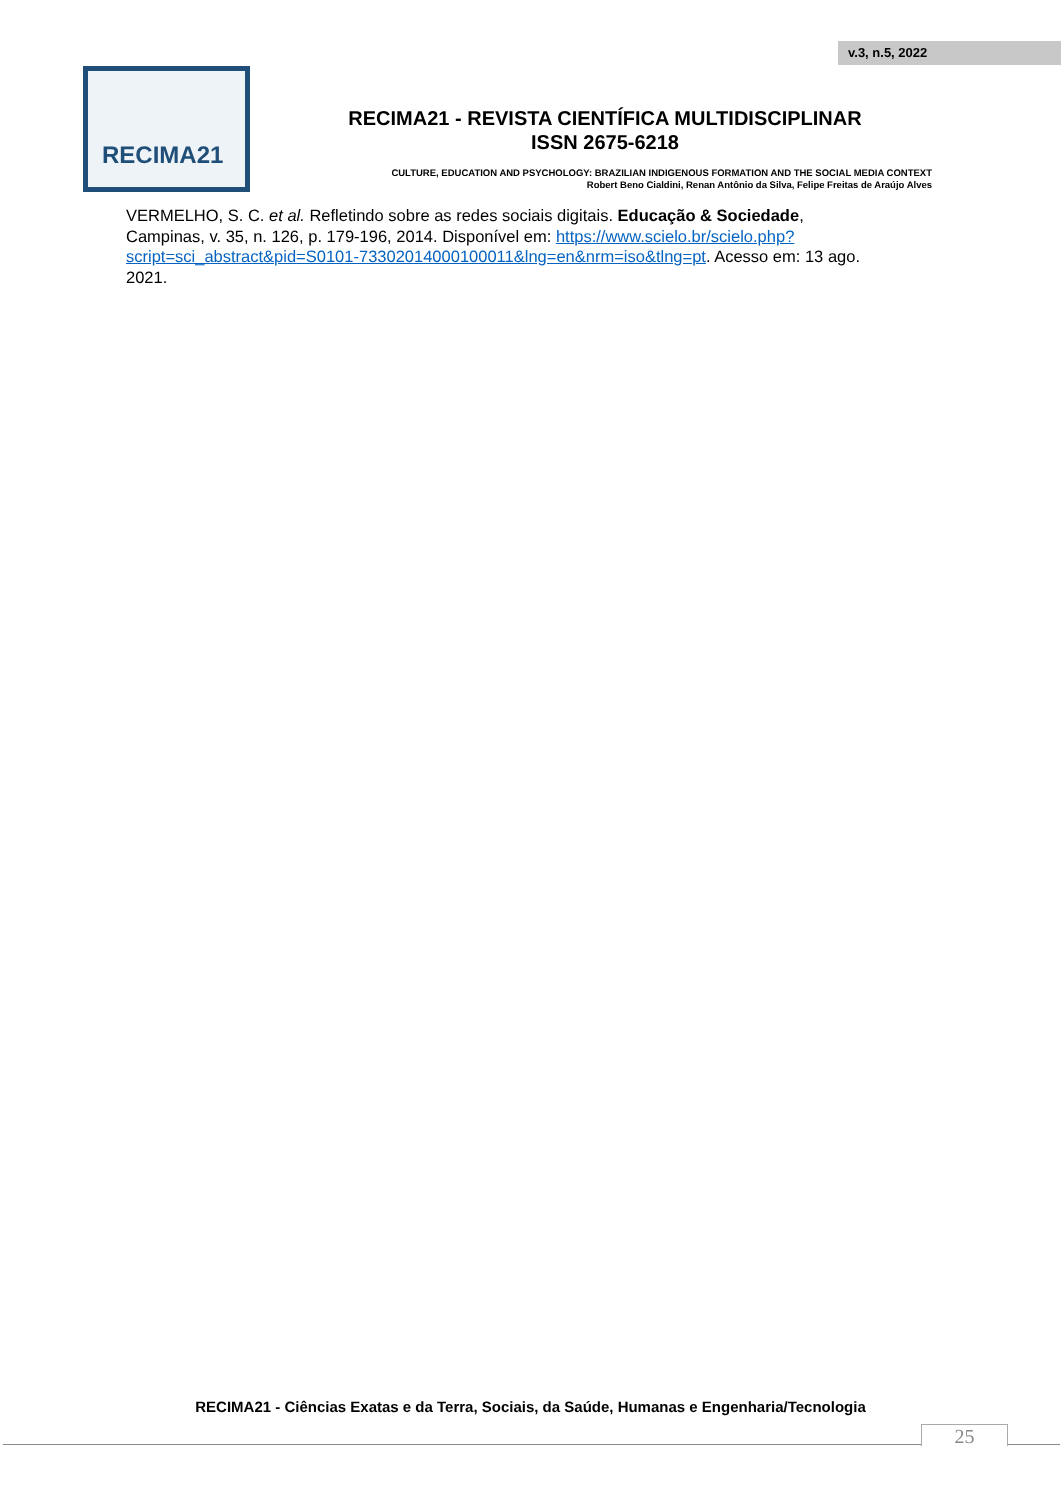v.3, n.5, 2022
RECIMA21
RECIMA21 - REVISTA CIENTÍFICA MULTIDISCIPLINAR
ISSN 2675-6218
CULTURE, EDUCATION AND PSYCHOLOGY: BRAZILIAN INDIGENOUS FORMATION AND THE SOCIAL MEDIA CONTEXT
Robert Beno Cialdini, Renan Antônio da Silva, Felipe Freitas de Araújo Alves
VERMELHO, S. C. et al. Refletindo sobre as redes sociais digitais. Educação & Sociedade, Campinas, v. 35, n. 126, p. 179-196, 2014. Disponível em: https://www.scielo.br/scielo.php?script=sci_abstract&pid=S0101-73302014000100011&lng=en&nrm=iso&tlng=pt. Acesso em: 13 ago. 2021.
RECIMA21 - Ciências Exatas e da Terra, Sociais, da Saúde, Humanas e Engenharia/Tecnologia
25